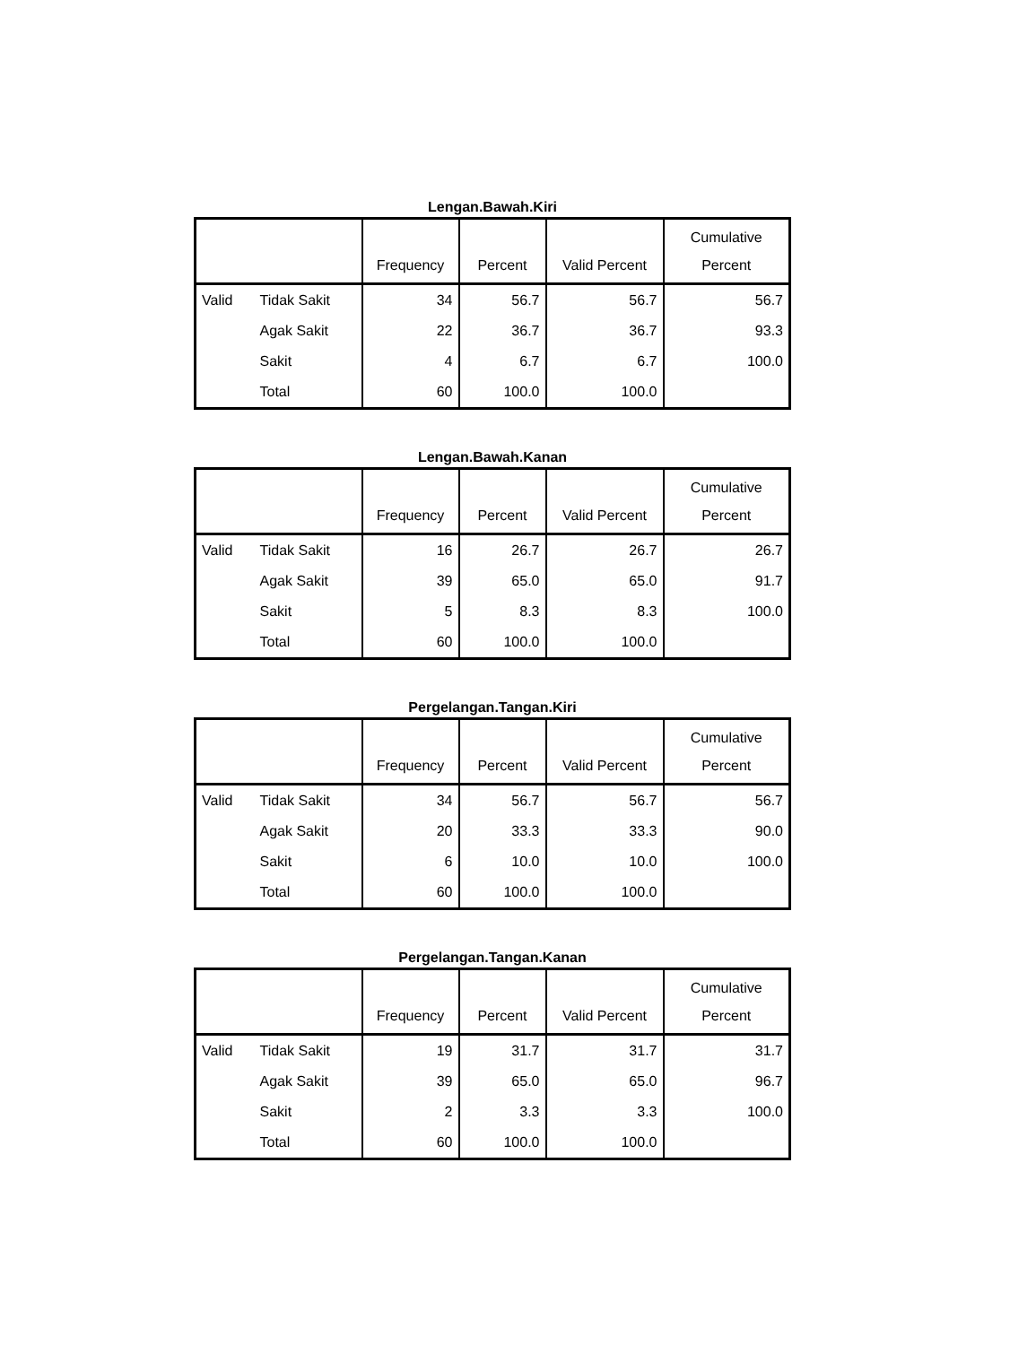Lengan.Bawah.Kiri
| | | Frequency | Percent | Valid Percent | Cumulative Percent |
| --- | --- | --- | --- | --- | --- |
| Valid | Tidak Sakit | 34 | 56.7 | 56.7 | 56.7 |
| | Agak Sakit | 22 | 36.7 | 36.7 | 93.3 |
| | Sakit | 4 | 6.7 | 6.7 | 100.0 |
| | Total | 60 | 100.0 | 100.0 | |
Lengan.Bawah.Kanan
| | | Frequency | Percent | Valid Percent | Cumulative Percent |
| --- | --- | --- | --- | --- | --- |
| Valid | Tidak Sakit | 16 | 26.7 | 26.7 | 26.7 |
| | Agak Sakit | 39 | 65.0 | 65.0 | 91.7 |
| | Sakit | 5 | 8.3 | 8.3 | 100.0 |
| | Total | 60 | 100.0 | 100.0 | |
Pergelangan.Tangan.Kiri
| | | Frequency | Percent | Valid Percent | Cumulative Percent |
| --- | --- | --- | --- | --- | --- |
| Valid | Tidak Sakit | 34 | 56.7 | 56.7 | 56.7 |
| | Agak Sakit | 20 | 33.3 | 33.3 | 90.0 |
| | Sakit | 6 | 10.0 | 10.0 | 100.0 |
| | Total | 60 | 100.0 | 100.0 | |
Pergelangan.Tangan.Kanan
| | | Frequency | Percent | Valid Percent | Cumulative Percent |
| --- | --- | --- | --- | --- | --- |
| Valid | Tidak Sakit | 19 | 31.7 | 31.7 | 31.7 |
| | Agak Sakit | 39 | 65.0 | 65.0 | 96.7 |
| | Sakit | 2 | 3.3 | 3.3 | 100.0 |
| | Total | 60 | 100.0 | 100.0 | |